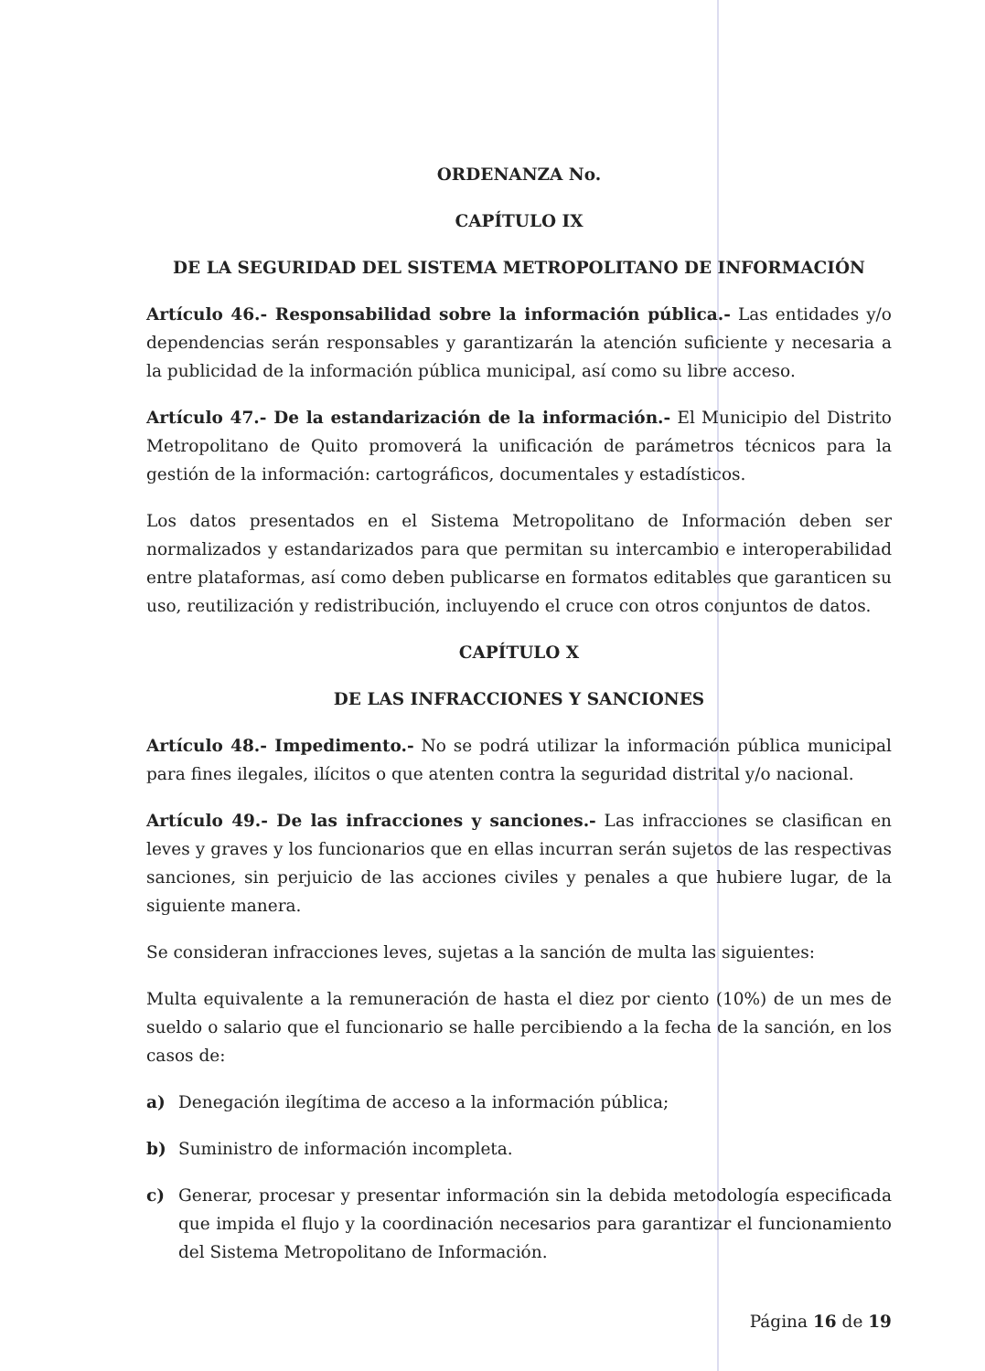ORDENANZA No.
CAPÍTULO IX
DE LA SEGURIDAD DEL SISTEMA METROPOLITANO DE INFORMACIÓN
Artículo 46.- Responsabilidad sobre la información pública.- Las entidades y/o dependencias serán responsables y garantizarán la atención suficiente y necesaria a la publicidad de la información pública municipal, así como su libre acceso.
Artículo 47.- De la estandarización de la información.- El Municipio del Distrito Metropolitano de Quito promoverá la unificación de parámetros técnicos para la gestión de la información: cartográficos, documentales y estadísticos.
Los datos presentados en el Sistema Metropolitano de Información deben ser normalizados y estandarizados para que permitan su intercambio e interoperabilidad entre plataformas, así como deben publicarse en formatos editables que garanticen su uso, reutilización y redistribución, incluyendo el cruce con otros conjuntos de datos.
CAPÍTULO X
DE LAS INFRACCIONES Y SANCIONES
Artículo 48.- Impedimento.- No se podrá utilizar la información pública municipal para fines ilegales, ilícitos o que atenten contra la seguridad distrital y/o nacional.
Artículo 49.- De las infracciones y sanciones.- Las infracciones se clasifican en leves y graves y los funcionarios que en ellas incurran serán sujetos de las respectivas sanciones, sin perjuicio de las acciones civiles y penales a que hubiere lugar, de la siguiente manera.
Se consideran infracciones leves, sujetas a la sanción de multa las siguientes:
Multa equivalente a la remuneración de hasta el diez por ciento (10%) de un mes de sueldo o salario que el funcionario se halle percibiendo a la fecha de la sanción, en los casos de:
a) Denegación ilegítima de acceso a la información pública;
b) Suministro de información incompleta.
c) Generar, procesar y presentar información sin la debida metodología especificada que impida el flujo y la coordinación necesarios para garantizar el funcionamiento del Sistema Metropolitano de Información.
Página 16 de 19